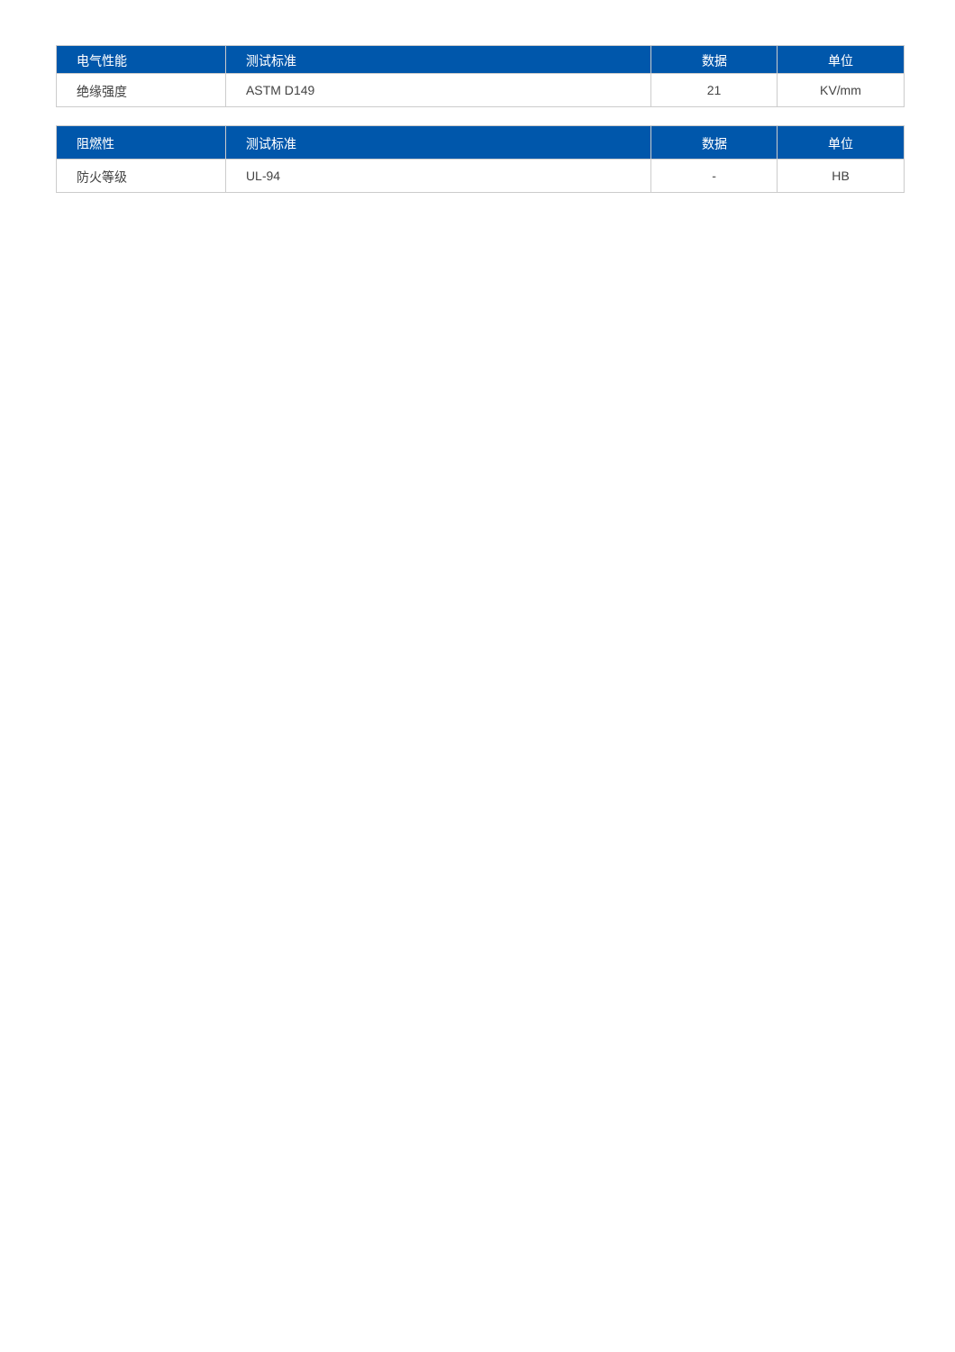| 电气性能 | 测试标准 | 数据 | 单位 |
| --- | --- | --- | --- |
| 绝缘强度 | ASTM D149 | 21 | KV/mm |
| 阻燃性 | 测试标准 | 数据 | 单位 |
| --- | --- | --- | --- |
| 防火等级 | UL-94 | - | HB |